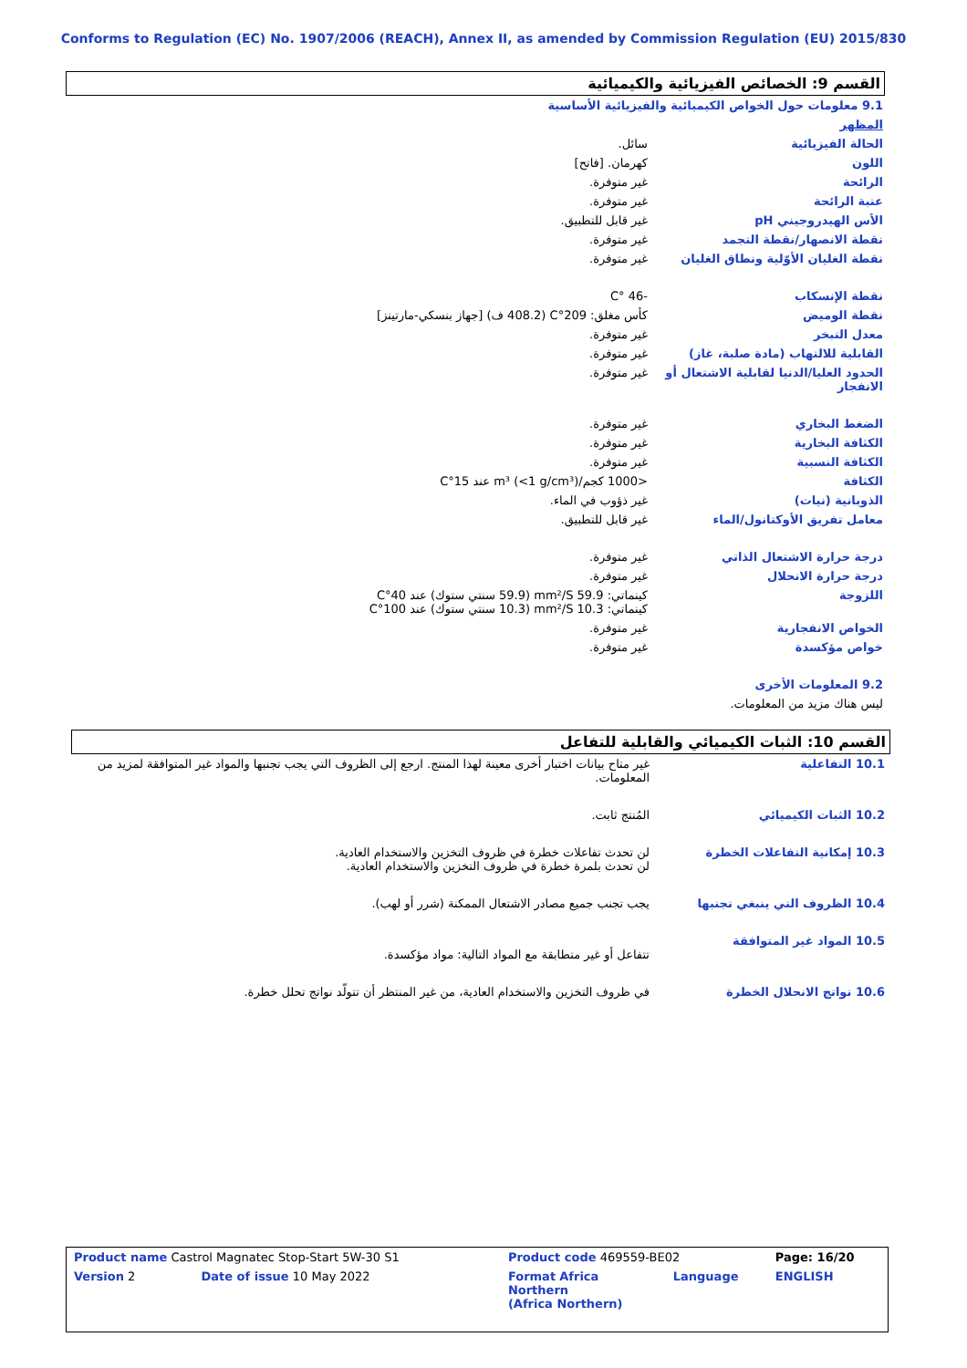Conforms to Regulation (EC) No. 1907/2006 (REACH), Annex II, as amended by Commission Regulation (EU) 2015/830
القسم 9: الخصائص الفيزيائية والكيميائية
| 9.1 معلومات حول الخواص الكيميائية والفيزيائية الأساسية | |
| المظهر | |
| الحالة الفيزيائية | سائل. |
| اللون | كهرمان. [فاتح] |
| الرائحة | غير متوفرة. |
| عتبة الرائحة | غير متوفرة. |
| الأس الهيدروجيني pH | غير قابل للتطبيق. |
| نقطة الانصهار/نقطة التجمد | غير متوفرة. |
| نقطة الغليان الأوّلية ونطاق الغليان | غير متوفرة. |
| نقطة الإنسكاب | -46 °C |
| نقطة الوميض | كأس مغلق: 209°C (408.2 ف) [جهاز بنسكي-مارتينز] |
| معدل التبخر | غير متوفرة. |
| القابلية للالتهاب (مادة صلبة، غاز) | غير متوفرة. |
| الحدود العليا/الدنيا لقابلية الاشتعال أو الانفجار | غير متوفرة. |
| الضغط البخاري | غير متوفرة. |
| الكثافة البخارية | غير متوفرة. |
| الكثافة النسبية | غير متوفرة. |
| الكثافة | <1000 كجم/m³ (<1 g/cm³) عند 15°C |
| الذوبانية (نيات) | غير ذؤوب في الماء. |
| معامل تفريق الأوكتانول/الماء | غير قابل للتطبيق. |
| درجة حرارة الاشتعال الذاتي | غير متوفرة. |
| درجة حرارة الانحلال | غير متوفرة. |
| اللزوجة | كينماتي: 59.9 mm²/S (59.9 سنتي ستوك) عند 40°C كينماتي: 10.3 mm²/S (10.3 سنتي ستوك) عند 100°C |
| الخواص الانفجارية | غير متوفرة. |
| خواص مؤكسدة | غير متوفرة. |
| 9.2 المعلومات الأخرى | |
| ليس هناك مزيد من المعلومات. | |
القسم 10: الثبات الكيميائي والقابلية للتفاعل
| 10.1 التفاعلية | غير متاح بيانات اختبار أخرى معينة لهذا المنتج. ارجع إلى الظروف التي يجب تجنبها والمواد غير المتوافقة لمزيد من المعلومات. |
| 10.2 الثبات الكيميائي | المُنتج ثابت. |
| 10.3 إمكانية التفاعلات الخطرة | لن تحدث تفاعلات خطرة في ظروف التخزين والاستخدام العادية. لن تحدث بلمرة خطرة في ظروف التخزين والاستخدام العادية. |
| 10.4 الظروف التي ينبغي تجنبها | يجب تجنب جميع مصادر الاشتعال الممكنة (شرر أو لهب). |
| 10.5 المواد غير المتوافقة | تتفاعل أو غير متطابقة مع المواد التالية: مواد مؤكسدة. |
| 10.6 نواتج الانحلال الخطرة | في ظروف التخزين والاستخدام العادية، من غير المنتظر أن تتولّد نواتج تحلل خطرة. |
| Product name Castrol Magnatec Stop-Start 5W-30 S1 | | Product code 469559-BE02 | | Page: 16/20 |
| Version 2 | Date of issue 10 May 2022 | Format Africa Northern (Africa Northern) | Language | ENGLISH |